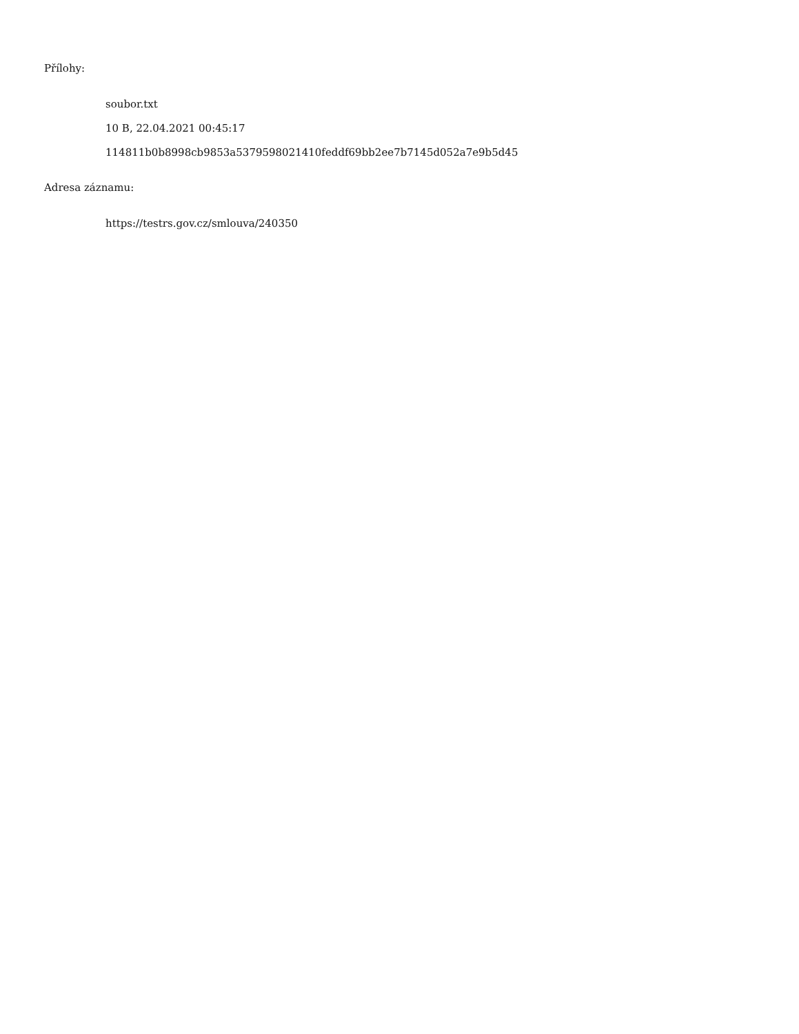Přílohy:
soubor.txt
10 B, 22.04.2021 00:45:17
114811b0b8998cb9853a5379598021410feddf69bb2ee7b7145d052a7e9b5d45
Adresa záznamu:
https://testrs.gov.cz/smlouva/240350